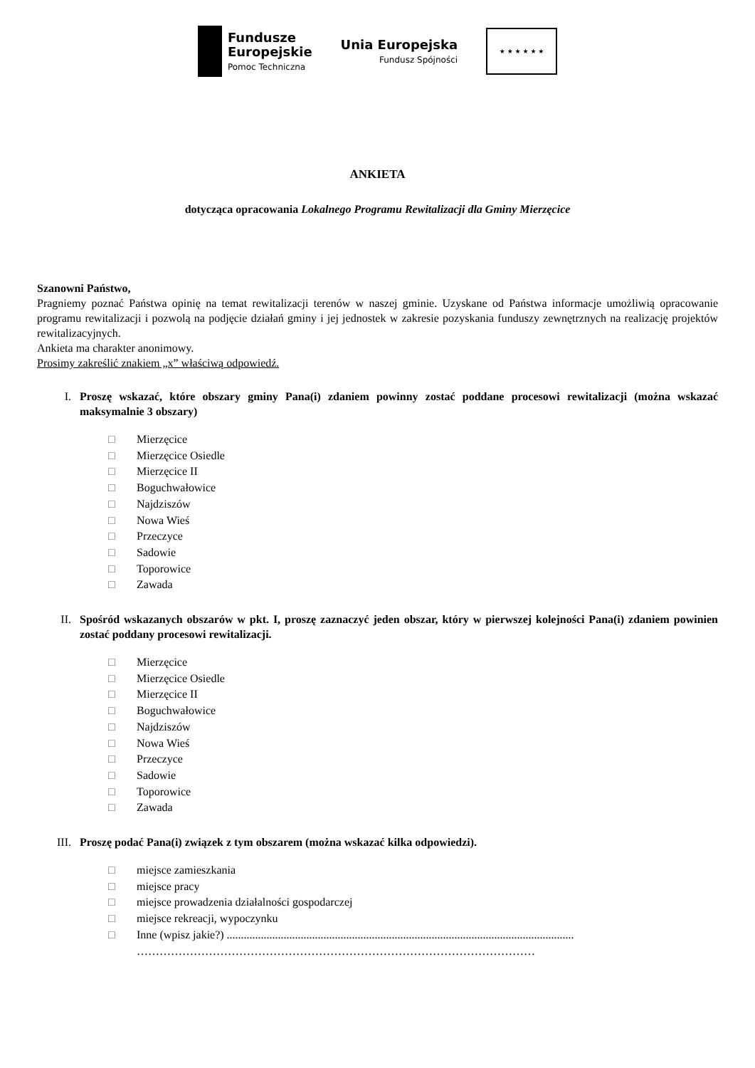Fundusze
Europejskie
Pomoc Techniczna
Unia Europejska
Fundusz Spójności
★ ★ ★ ★ ★ ★
ANKIETA
dotycząca opracowania Lokalnego Programu Rewitalizacji dla Gminy Mierzęcice
Szanowni Państwo,
Pragniemy poznać Państwa opinię na temat rewitalizacji terenów w naszej gminie. Uzyskane od Państwa informacje umożliwią opracowanie programu rewitalizacji i pozwolą na podjęcie działań gminy i jej jednostek w zakresie pozyskania funduszy zewnętrznych na realizację projektów rewitalizacyjnych.
Ankieta ma charakter anonimowy.
Prosimy zakreślić znakiem „x” właściwą odpowiedź.
I. Proszę wskazać, które obszary gminy Pana(i) zdaniem powinny zostać poddane procesowi rewitalizacji (można wskazać maksymalnie 3 obszary)
□ Mierzęcice
□ Mierzęcice Osiedle
□ Mierzęcice II
□ Boguchwałowice
□ Najdziszów
□ Nowa Wieś
□ Przeczyce
□ Sadowie
□ Toporowice
□ Zawada
II. Spośród wskazanych obszarów w pkt. I, proszę zaznaczyć jeden obszar, który w pierwszej kolejności Pana(i) zdaniem powinien zostać poddany procesowi rewitalizacji.
□ Mierzęcice
□ Mierzęcice Osiedle
□ Mierzęcice II
□ Boguchwałowice
□ Najdziszów
□ Nowa Wieś
□ Przeczyce
□ Sadowie
□ Toporowice
□ Zawada
III. Proszę podać Pana(i) związek z tym obszarem (można wskazać kilka odpowiedzi).
□ miejsce zamieszkania
□ miejsce pracy
□ miejsce prowadzenia działalności gospodarczej
□ miejsce rekreacji, wypoczynku
□ Inne (wpisz jakie?) ..........................................................................................................................
……………………………………………………………………………………………